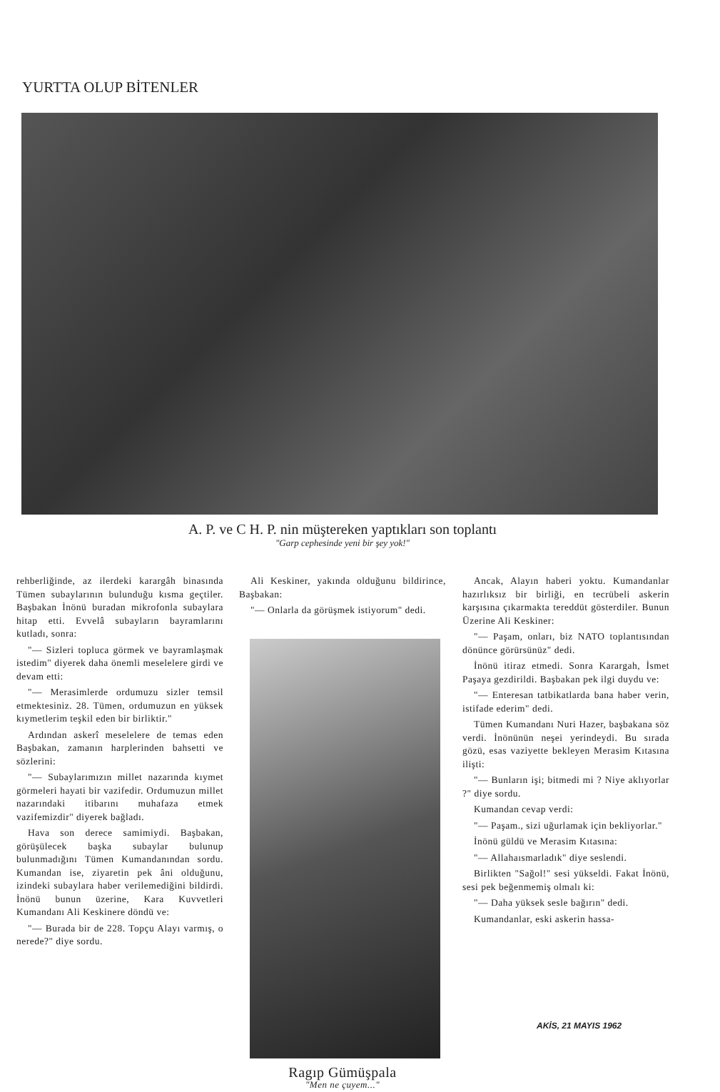YURTTA OLUP BİTENLER
A. P. ve C H. P. nin müştereken yaptıkları son toplantı
"Garp cephesinde yeni bir şey yok!"
rehberliğinde, az ilerdeki karargâh binasında Tümen subaylarının bulunduğu kısma geçtiler. Başbakan İnönü buradan mikrofonla subaylara hitap etti. Evvelâ subayların bayramlarını kutladı, sonra:
"— Sizleri topluca görmek ve bayramlaşmak istedim" diyerek daha önemli meselelere girdi ve devam etti:
"— Merasimlerde ordumuzu sizler temsil etmektesiniz. 28. Tümen, ordumuzun en yüksek kıymetlerim teşkil eden bir birliktir."
Ardından askerî meselelere de temas eden Başbakan, zamanın harplerinden bahsetti ve sözlerini:
"— Subaylarımızın millet nazarında kıymet görmeleri hayati bir vazifedir. Ordumuzun millet nazarındaki itibarını muhafaza etmek vazifemizdir" diyerek bağladı.
Hava son derece samimiydi. Başbakan, görüşülecek başka subaylar bulunup bulunmadığını Tümen Kumandanından sordu. Kumandan ise, ziyaretin pek âni olduğunu, izindeki subaylara haber verilemediğini bildirdi. İnönü bunun üzerine, Kara Kuvvetleri Kumandanı Ali Keskinere döndü ve:
"— Burada bir de 228. Topçu Alayı varmış, o nerede?" diye sordu.
Ali Keskiner, yakında olduğunu bildirince, Başbakan:
"— Onlarla da görüşmek istiyorum" dedi.
Ragıp Gümüşpala
"Men ne çuyem..."
Ancak, Alayın haberi yoktu. Kumandanlar hazırlıksız bir birliği, en tecrübeli askerin karşısına çıkarmakta tereddüt gösterdiler. Bunun Üzerine Ali Keskiner:
"— Paşam, onları, biz NATO toplantısından dönünce görürsünüz" dedi.
İnönü itiraz etmedi. Sonra Karargah, İsmet Paşaya gezdirildi. Başbakan pek ilgi duydu ve:
"— Enteresan tatbikatlarda bana haber verin, istifade ederim" dedi.
Tümen Kumandanı Nuri Hazer, başbakana söz verdi. İnönünün neşei yerindeydi. Bu sırada gözü, esas vaziyette bekleyen Merasim Kıtasına ilişti:
"— Bunların işi; bitmedi mi ? Niye aklıyorlar ?" diye sordu.
Kumandan cevap verdi:
"— Paşam., sizi uğurlamak için bekliyorlar."
İnönü güldü ve Merasim Kıtasına:
"— Allahaısmarladık" diye seslendi.
Birlikten "Sağol!" sesi yükseldi. Fakat İnönü, sesi pek beğenmemiş olmalı ki:
"— Daha yüksek sesle bağırın" dedi.
Kumandanlar, eski askerin hassa-
AKİS, 21 MAYIS 1962